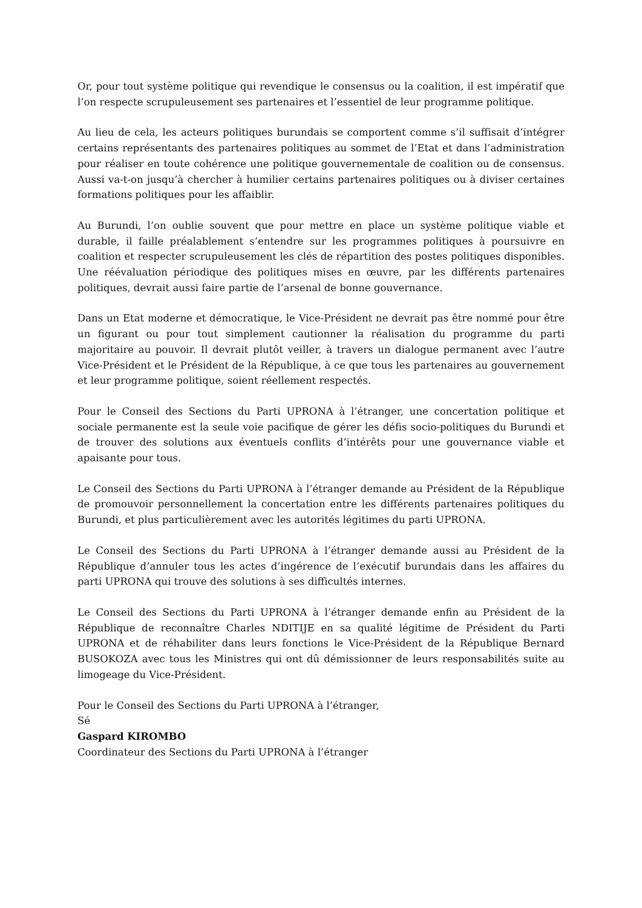Or, pour tout système politique qui revendique le consensus ou la coalition, il est impératif que l’on respecte scrupuleusement ses partenaires et l’essentiel de leur programme politique.
Au lieu de cela, les acteurs politiques burundais se comportent comme s’il suffisait d’intégrer certains représentants des partenaires politiques au sommet de l’Etat et dans l’administration pour réaliser en toute cohérence une politique gouvernementale de coalition ou de consensus. Aussi va-t-on jusqu’à chercher à humilier certains partenaires politiques ou à diviser certaines formations politiques pour les affaiblir.
Au Burundi, l’on oublie souvent que pour mettre en place un système politique viable et durable, il faille préalablement s’entendre sur les programmes politiques à poursuivre en coalition et respecter scrupuleusement les clés de répartition des postes politiques disponibles. Une réévaluation périodique des politiques mises en œuvre, par les différents partenaires politiques, devrait aussi faire partie de l’arsenal de bonne gouvernance.
Dans un Etat moderne et démocratique, le Vice-Président ne devrait pas être nommé pour être un figurant ou pour tout simplement cautionner la réalisation du programme du parti majoritaire au pouvoir. Il devrait plutôt veiller, à travers un dialogue permanent avec l’autre Vice-Président et le Président de la République, à ce que tous les partenaires au gouvernement et leur programme politique, soient réellement respectés.
Pour le Conseil des Sections du Parti UPRONA à l’étranger, une concertation politique et sociale permanente est la seule voie pacifique de gérer les défis socio-politiques du Burundi et de trouver des solutions aux éventuels conflits d’intérêts pour une gouvernance viable et apaisante pour tous.
Le Conseil des Sections du Parti UPRONA à l’étranger demande au Président de la République de promouvoir personnellement la concertation entre les différents partenaires politiques du Burundi, et plus particulièrement avec les autorités légitimes du parti UPRONA.
Le Conseil des Sections du Parti UPRONA à l’étranger demande aussi au Président de la République d’annuler tous les actes d’ingérence de l’exécutif burundais dans les affaires du parti UPRONA qui trouve des solutions à ses difficultés internes.
Le Conseil des Sections du Parti UPRONA à l’étranger demande enfin au Président de la République de reconnaître Charles NDITIJE en sa qualité légitime de Président du Parti UPRONA et de réhabiliter dans leurs fonctions le Vice-Président de la République Bernard BUSOKOZA avec tous les Ministres qui ont dû démissionner de leurs responsabilités suite au limogeage du Vice-Président.
Pour le Conseil des Sections du Parti UPRONA à l’étranger,
Sé
Gaspard KIROMBO
Coordinateur des Sections du Parti UPRONA à l’étranger